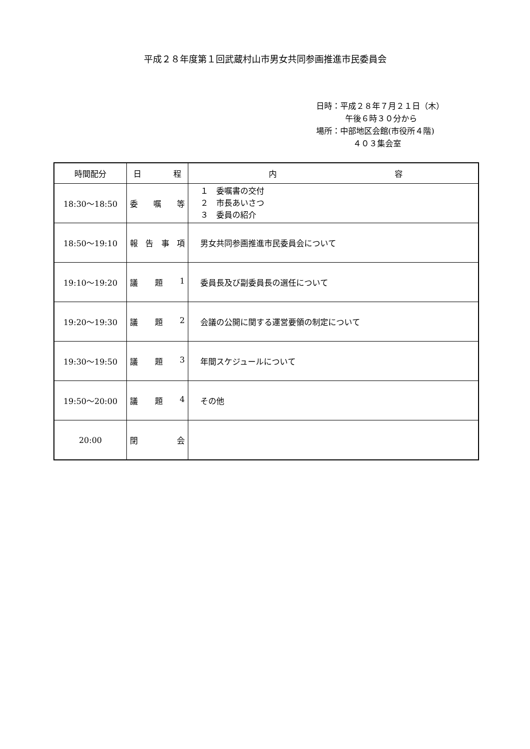平成２８年度第１回武蔵村山市男女共同参画推進市民委員会
日時：平成２８年７月２１日（木）
午後６時３０分から
場所：中部地区会館(市役所４階)
　４０３集会室
| 時間配分 | 日 程 | 内 容 |
| --- | --- | --- |
| 18:30～18:50 | 委 嘱 等 | １ 委嘱書の交付 ２ 市長あいさつ ３ 委員の紹介 |
| 18:50～19:10 | 報 告 事 項 | 男女共同参画推進市民委員会について |
| 19:10～19:20 | 議 題 1 | 委員長及び副委員長の選任について |
| 19:20～19:30 | 議 題 2 | 会議の公開に関する運営要領の制定について |
| 19:30～19:50 | 議 題 3 | 年間スケジュールについて |
| 19:50～20:00 | 議 題 4 | その他 |
| 20:00 | 閉 会 | |